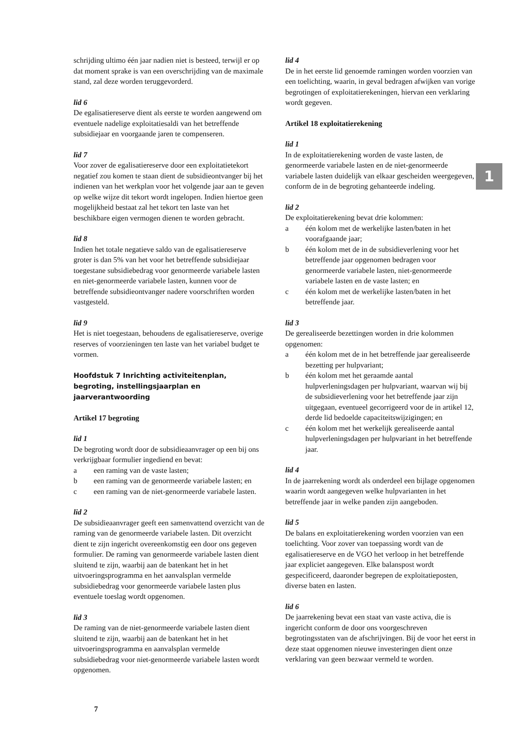schrijding ultimo één jaar nadien niet is besteed, terwijl er op dat moment sprake is van een overschrijding van de maximale stand, zal deze worden teruggevorderd.
lid 6
De egalisatiereserve dient als eerste te worden aangewend om eventuele nadelige exploitatiesaldi van het betreffende subsidiejaar en voorgaande jaren te compenseren.
lid 7
Voor zover de egalisatiereserve door een exploitatietekort negatief zou komen te staan dient de subsidieontvanger bij het indienen van het werkplan voor het volgende jaar aan te geven op welke wijze dit tekort wordt ingelopen. Indien hiertoe geen mogelijkheid bestaat zal het tekort ten laste van het beschikbare eigen vermogen dienen te worden gebracht.
lid 8
Indien het totale negatieve saldo van de egalisatiereserve groter is dan 5% van het voor het betreffende subsidiejaar toegestane subsidiebedrag voor genormeerde variabele lasten en niet-genormeerde variabele lasten, kunnen voor de betreffende subsidieontvanger nadere voorschriften worden vastgesteld.
lid 9
Het is niet toegestaan, behoudens de egalisatiereserve, overige reserves of voorzieningen ten laste van het variabel budget te vormen.
Hoofdstuk 7 Inrichting activiteitenplan, begroting, instellingsjaarplan en jaarverantwoording
Artikel 17 begroting
lid 1
De begroting wordt door de subsidieaanvrager op een bij ons verkrijgbaar formulier ingediend en bevat:
a een raming van de vaste lasten;
b een raming van de genormeerde variabele lasten; en
c een raming van de niet-genormeerde variabele lasten.
lid 2
De subsidieaanvrager geeft een samenvattend overzicht van de raming van de genormeerde variabele lasten. Dit overzicht dient te zijn ingericht overeenkomstig een door ons gegeven formulier. De raming van genormeerde variabele lasten dient sluitend te zijn, waarbij aan de batenkant het in het uitvoeringsprogramma en het aanvalsplan vermelde subsidiebedrag voor genormeerde variabele lasten plus eventuele toeslag wordt opgenomen.
lid 3
De raming van de niet-genormeerde variabele lasten dient sluitend te zijn, waarbij aan de batenkant het in het uitvoeringsprogramma en aanvalsplan vermelde subsidiebedrag voor niet-genormeerde variabele lasten wordt opgenomen.
lid 4
De in het eerste lid genoemde ramingen worden voorzien van een toelichting, waarin, in geval bedragen afwijken van vorige begrotingen of exploitatierekeningen, hiervan een verklaring wordt gegeven.
Artikel 18 exploitatierekening
lid 1
In de exploitatierekening worden de vaste lasten, de genormeerde variabele lasten en de niet-genormeerde variabele lasten duidelijk van elkaar gescheiden weergegeven, conform de in de begroting gehanteerde indeling.
lid 2
De exploitatierekening bevat drie kolommen:
a één kolom met de werkelijke lasten/baten in het voorafgaande jaar;
b één kolom met de in de subsidieverlening voor het betreffende jaar opgenomen bedragen voor genormeerde variabele lasten, niet-genormeerde variabele lasten en de vaste lasten; en
c één kolom met de werkelijke lasten/baten in het betreffende jaar.
lid 3
De gerealiseerde bezettingen worden in drie kolommen opgenomen:
a één kolom met de in het betreffende jaar gerealiseerde bezetting per hulpvariant;
b één kolom met het geraamde aantal hulpverleningsdagen per hulpvariant, waarvan wij bij de subsidieverlening voor het betreffende jaar zijn uitgegaan, eventueel gecorrigeerd voor de in artikel 12, derde lid bedoelde capaciteitswijzigingen; en
c één kolom met het werkelijk gerealiseerde aantal hulpverleningsdagen per hulpvariant in het betreffende jaar.
lid 4
In de jaarrekening wordt als onderdeel een bijlage opgenomen waarin wordt aangegeven welke hulpvarianten in het betreffende jaar in welke panden zijn aangeboden.
lid 5
De balans en exploitatierekening worden voorzien van een toelichting. Voor zover van toepassing wordt van de egalisatiereserve en de VGO het verloop in het betreffende jaar expliciet aangegeven. Elke balanspost wordt gespecificeerd, daaronder begrepen de exploitatieposten, diverse baten en lasten.
lid 6
De jaarrekening bevat een staat van vaste activa, die is ingericht conform de door ons voorgeschreven begrotingsstaten van de afschrijvingen. Bij de voor het eerst in deze staat opgenomen nieuwe investeringen dient onze verklaring van geen bezwaar vermeld te worden.
1
7